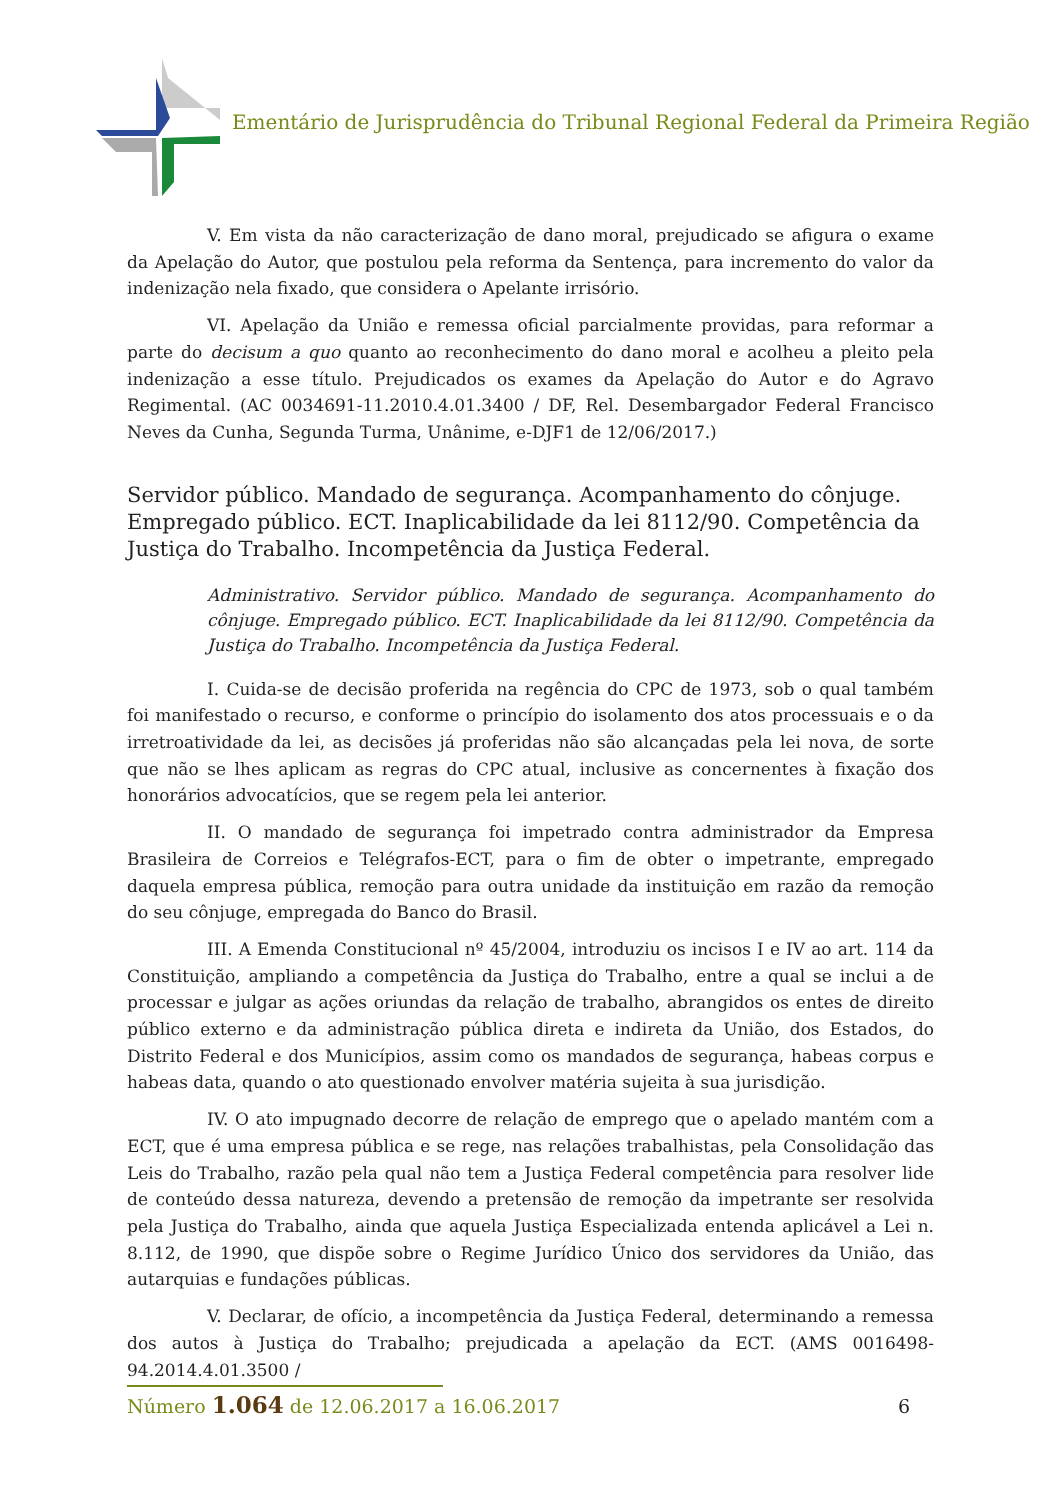Ementário de Jurisprudência do Tribunal Regional Federal da Primeira Região
V. Em vista da não caracterização de dano moral, prejudicado se afigura o exame da Apelação do Autor, que postulou pela reforma da Sentença, para incremento do valor da indenização nela fixado, que considera o Apelante irrisório.
VI. Apelação da União e remessa oficial parcialmente providas, para reformar a parte do decisum a quo quanto ao reconhecimento do dano moral e acolheu a pleito pela indenização a esse título. Prejudicados os exames da Apelação do Autor e do Agravo Regimental. (AC 0034691-11.2010.4.01.3400 / DF, Rel. Desembargador Federal Francisco Neves da Cunha, Segunda Turma, Unânime, e-DJF1 de 12/06/2017.)
Servidor público. Mandado de segurança. Acompanhamento do cônjuge. Empregado público. ECT. Inaplicabilidade da lei 8112/90. Competência da Justiça do Trabalho. Incompetência da Justiça Federal.
Administrativo. Servidor público. Mandado de segurança. Acompanhamento do cônjuge. Empregado público. ECT. Inaplicabilidade da lei 8112/90. Competência da Justiça do Trabalho. Incompetência da Justiça Federal.
I. Cuida-se de decisão proferida na regência do CPC de 1973, sob o qual também foi manifestado o recurso, e conforme o princípio do isolamento dos atos processuais e o da irretroatividade da lei, as decisões já proferidas não são alcançadas pela lei nova, de sorte que não se lhes aplicam as regras do CPC atual, inclusive as concernentes à fixação dos honorários advocatícios, que se regem pela lei anterior.
II. O mandado de segurança foi impetrado contra administrador da Empresa Brasileira de Correios e Telégrafos-ECT, para o fim de obter o impetrante, empregado daquela empresa pública, remoção para outra unidade da instituição em razão da remoção do seu cônjuge, empregada do Banco do Brasil.
III. A Emenda Constitucional nº 45/2004, introduziu os incisos I e IV ao art. 114 da Constituição, ampliando a competência da Justiça do Trabalho, entre a qual se inclui a de processar e julgar as ações oriundas da relação de trabalho, abrangidos os entes de direito público externo e da administração pública direta e indireta da União, dos Estados, do Distrito Federal e dos Municípios, assim como os mandados de segurança, habeas corpus e habeas data, quando o ato questionado envolver matéria sujeita à sua jurisdição.
IV. O ato impugnado decorre de relação de emprego que o apelado mantém com a ECT, que é uma empresa pública e se rege, nas relações trabalhistas, pela Consolidação das Leis do Trabalho, razão pela qual não tem a Justiça Federal competência para resolver lide de conteúdo dessa natureza, devendo a pretensão de remoção da impetrante ser resolvida pela Justiça do Trabalho, ainda que aquela Justiça Especializada entenda aplicável a Lei n. 8.112, de 1990, que dispõe sobre o Regime Jurídico Único dos servidores da União, das autarquias e fundações públicas.
V. Declarar, de ofício, a incompetência da Justiça Federal, determinando a remessa dos autos à Justiça do Trabalho; prejudicada a apelação da ECT. (AMS 0016498-94.2014.4.01.3500 /
Número 1.064 de 12.06.2017 a 16.06.2017 6